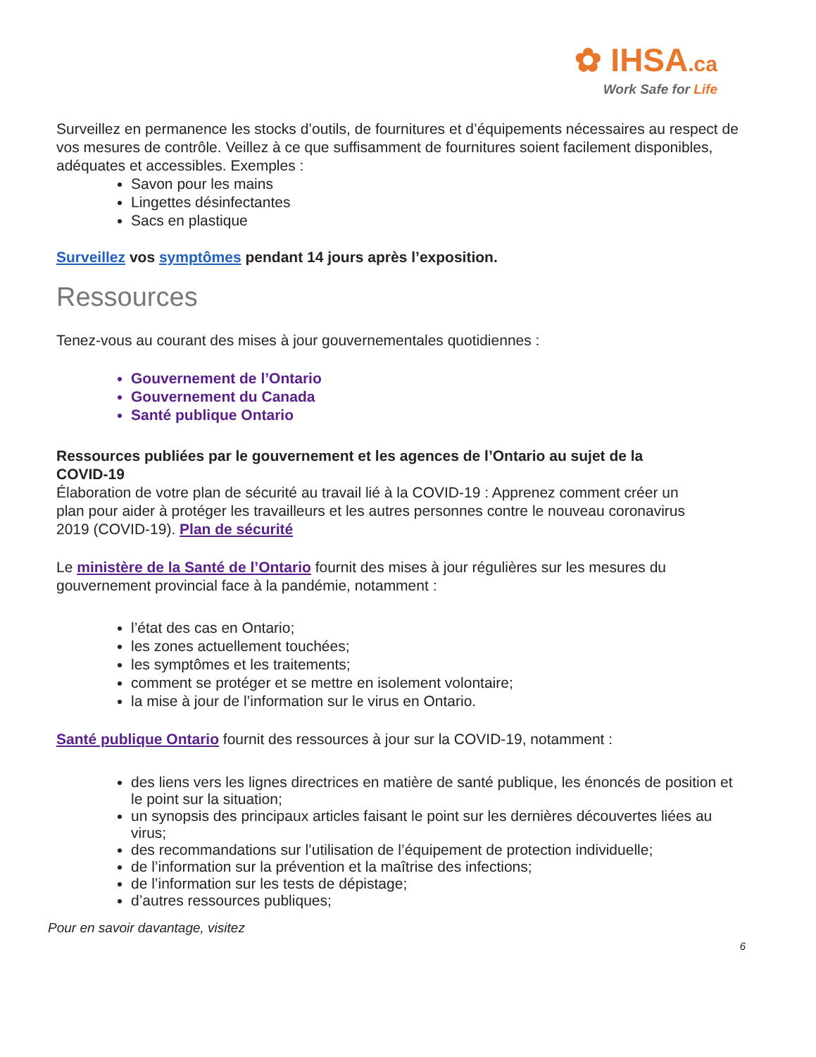✿ IHSA.ca
Work Safe for Life
Surveillez en permanence les stocks d’outils, de fournitures et d’équipements nécessaires au respect de vos mesures de contrôle. Veillez à ce que suffisamment de fournitures soient facilement disponibles, adéquates et accessibles. Exemples :
Savon pour les mains
Lingettes désinfectantes
Sacs en plastique
Surveillez vos symptômes pendant 14 jours après l’exposition.
Ressources
Tenez-vous au courant des mises à jour gouvernementales quotidiennes :
Gouvernement de l’Ontario
Gouvernement du Canada
Santé publique Ontario
Ressources publiées par le gouvernement et les agences de l’Ontario au sujet de la COVID-19
Élaboration de votre plan de sécurité au travail lié à la COVID-19 : Apprenez comment créer un plan pour aider à protéger les travailleurs et les autres personnes contre le nouveau coronavirus 2019 (COVID-19). Plan de sécurité
Le ministère de la Santé de l’Ontario fournit des mises à jour régulières sur les mesures du gouvernement provincial face à la pandémie, notamment :
l’état des cas en Ontario;
les zones actuellement touchées;
les symptômes et les traitements;
comment se protéger et se mettre en isolement volontaire;
la mise à jour de l’information sur le virus en Ontario.
Santé publique Ontario fournit des ressources à jour sur la COVID-19, notamment :
des liens vers les lignes directrices en matière de santé publique, les énoncés de position et le point sur la situation;
un synopsis des principaux articles faisant le point sur les dernières découvertes liées au virus;
des recommandations sur l’utilisation de l’équipement de protection individuelle;
de l’information sur la prévention et la maîtrise des infections;
de l’information sur les tests de dépistage;
d’autres ressources publiques;
Pour en savoir davantage, visitez
6